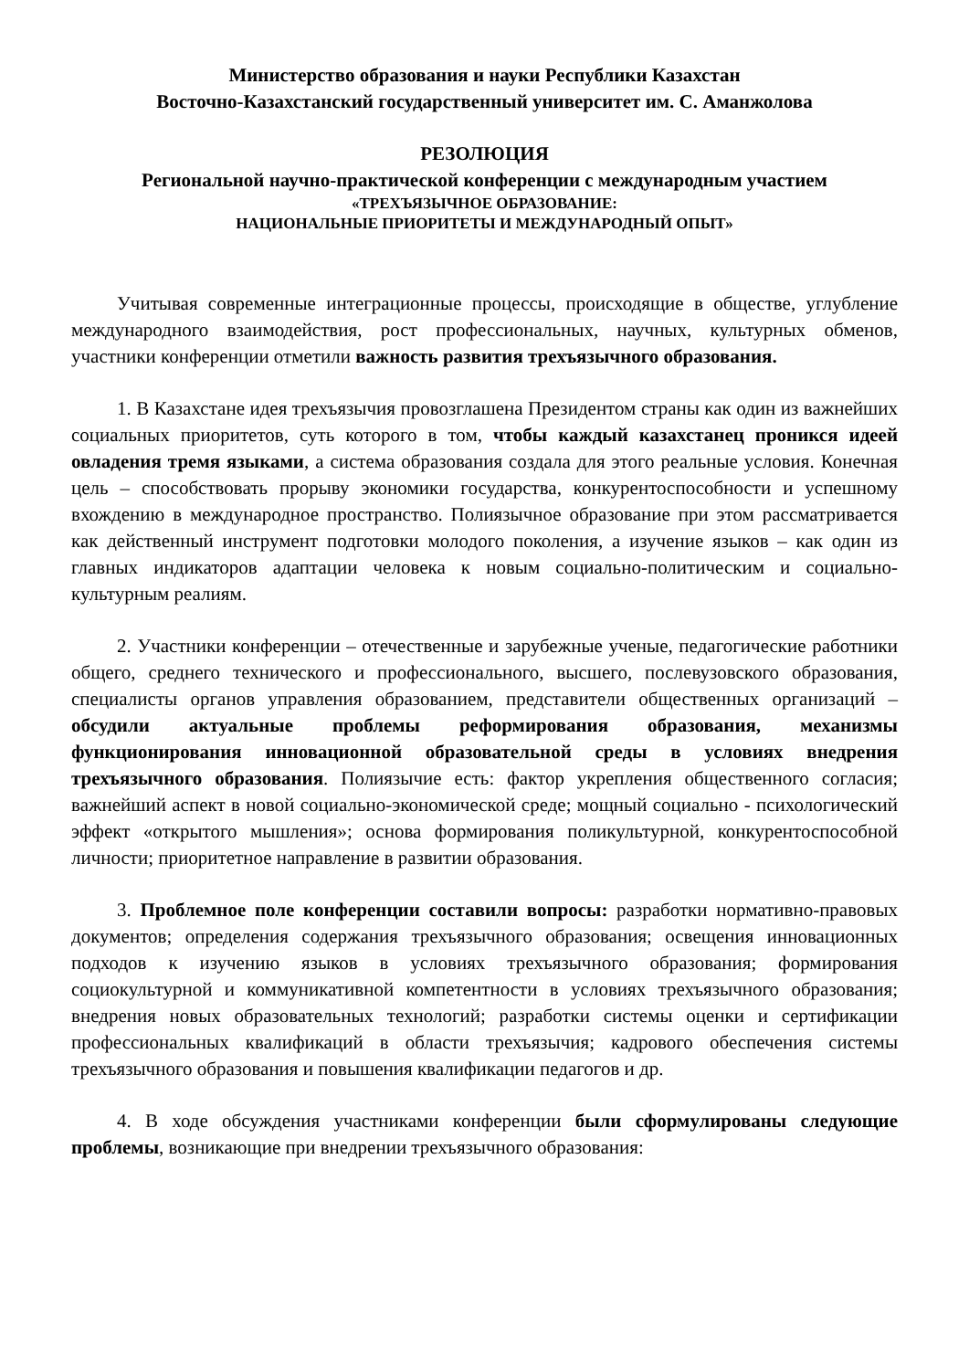Министерство образования и науки Республики Казахстан
Восточно-Казахстанский государственный университет им. С. Аманжолова
РЕЗОЛЮЦИЯ
Региональной научно-практической конференции с международным участием
«ТРЕХЪЯЗЫЧНОЕ ОБРАЗОВАНИЕ:
НАЦИОНАЛЬНЫЕ ПРИОРИТЕТЫ И МЕЖДУНАРОДНЫЙ ОПЫТ»
Учитывая современные интеграционные процессы, происходящие в обществе, углубление международного взаимодействия, рост профессиональных, научных, культурных обменов, участники конференции отметили важность развития трехъязычного образования.
1. В Казахстане идея трехъязычия провозглашена Президентом страны как один из важнейших социальных приоритетов, суть которого в том, чтобы каждый казахстанец проникся идеей овладения тремя языками, а система образования создала для этого реальные условия. Конечная цель – способствовать прорыву экономики государства, конкурентоспособности и успешному вхождению в международное пространство. Полиязычное образование при этом рассматривается как действенный инструмент подготовки молодого поколения, а изучение языков – как один из главных индикаторов адаптации человека к новым социально-политическим и социально-культурным реалиям.
2. Участники конференции – отечественные и зарубежные ученые, педагогические работники общего, среднего технического и профессионального, высшего, послевузовского образования, специалисты органов управления образованием, представители общественных организаций – обсудили актуальные проблемы реформирования образования, механизмы функционирования инновационной образовательной среды в условиях внедрения трехъязычного образования. Полиязычие есть: фактор укрепления общественного согласия; важнейший аспект в новой социально-экономической среде; мощный социально - психологический эффект «открытого мышления»; основа формирования поликультурной, конкурентоспособной личности; приоритетное направление в развитии образования.
3. Проблемное поле конференции составили вопросы: разработки нормативно-правовых документов; определения содержания трехъязычного образования; освещения инновационных подходов к изучению языков в условиях трехъязычного образования; формирования социокультурной и коммуникативной компетентности в условиях трехъязычного образования; внедрения новых образовательных технологий; разработки системы оценки и сертификации профессиональных квалификаций в области трехъязычия; кадрового обеспечения системы трехъязычного образования и повышения квалификации педагогов и др.
4. В ходе обсуждения участниками конференции были сформулированы следующие проблемы, возникающие при внедрении трехъязычного образования: